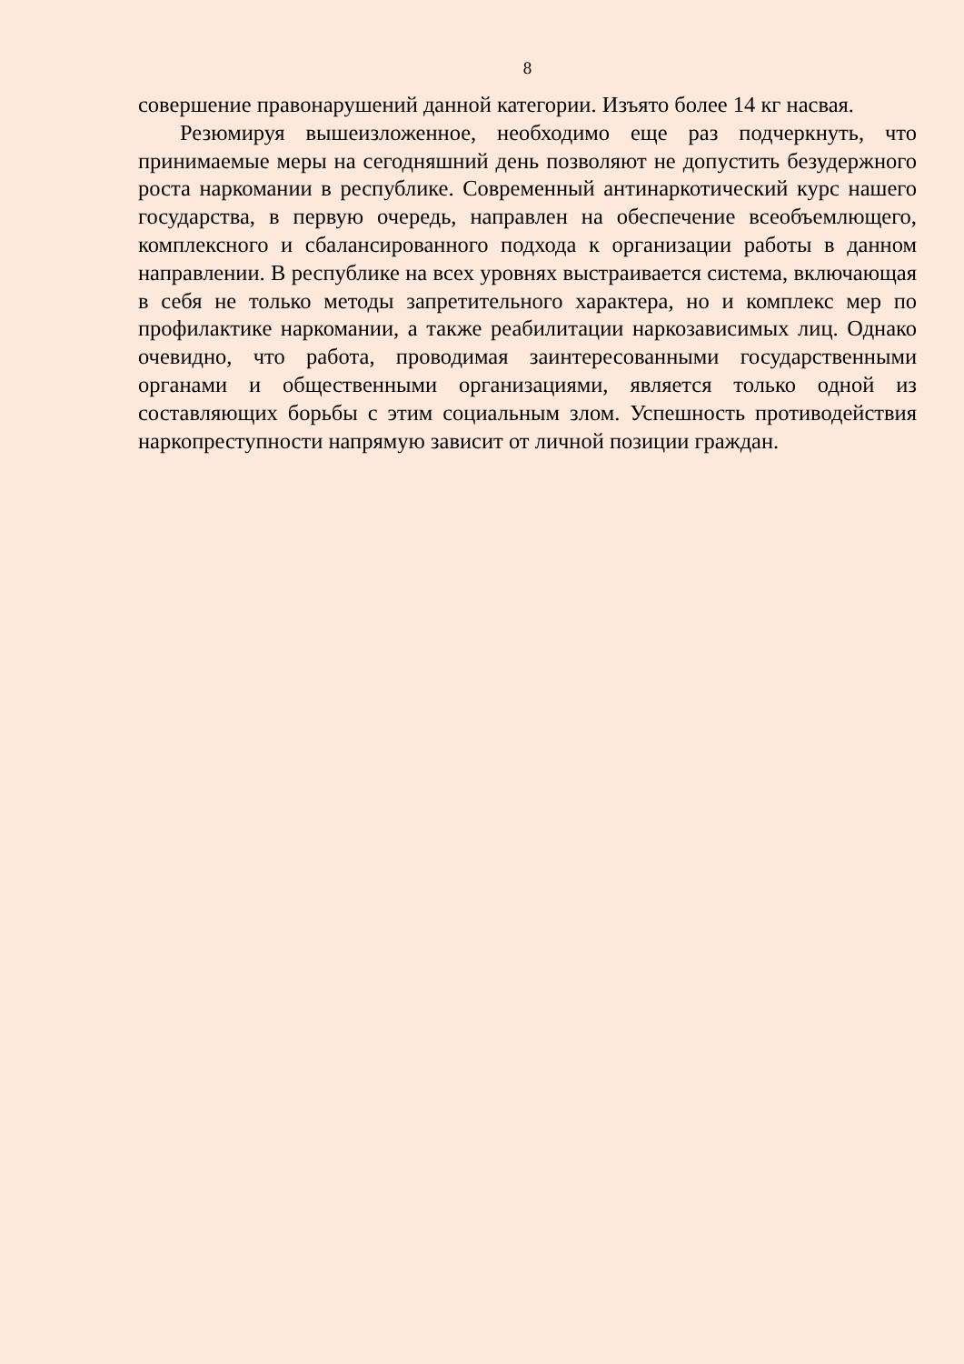8
совершение правонарушений данной категории. Изъято более 14 кг насвая.
Резюмируя вышеизложенное, необходимо еще раз подчеркнуть, что принимаемые меры на сегодняшний день позволяют не допустить безудержного роста наркомании в республике. Современный антинаркотический курс нашего государства, в первую очередь, направлен на обеспечение всеобъемлющего, комплексного и сбалансированного подхода к организации работы в данном направлении. В республике на всех уровнях выстраивается система, включающая в себя не только методы запретительного характера, но и комплекс мер по профилактике наркомании, а также реабилитации наркозависимых лиц. Однако очевидно, что работа, проводимая заинтересованными государственными органами и общественными организациями, является только одной из составляющих борьбы с этим социальным злом. Успешность противодействия наркопреступности напрямую зависит от личной позиции граждан.